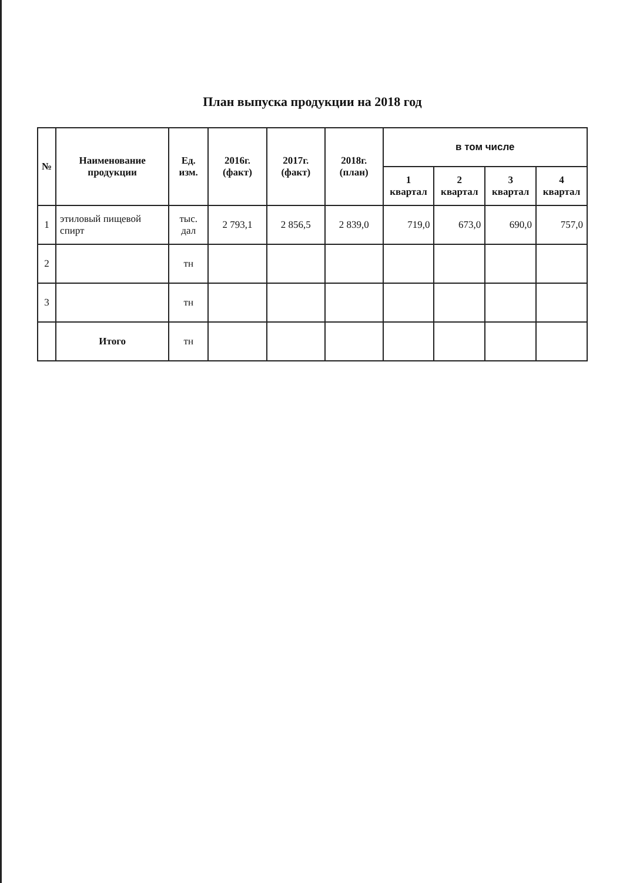План выпуска продукции на 2018 год
| № | Наименование продукции | Ед. изм. | 2016г. (факт) | 2017г. (факт) | 2018г. (план) | в том числе | | | |
| --- | --- | --- | --- | --- | --- | --- | --- | --- | --- |
| | | | | | | 1 квартал | 2 квартал | 3 квартал | 4 квартал |
| 1 | этиловый пищевой спирт | тыс. дал | 2 793,1 | 2 856,5 | 2 839,0 | 719,0 | 673,0 | 690,0 | 757,0 |
| 2 | | тн | | | | | | | |
| 3 | | тн | | | | | | | |
| | Итого | тн | | | | | | | |